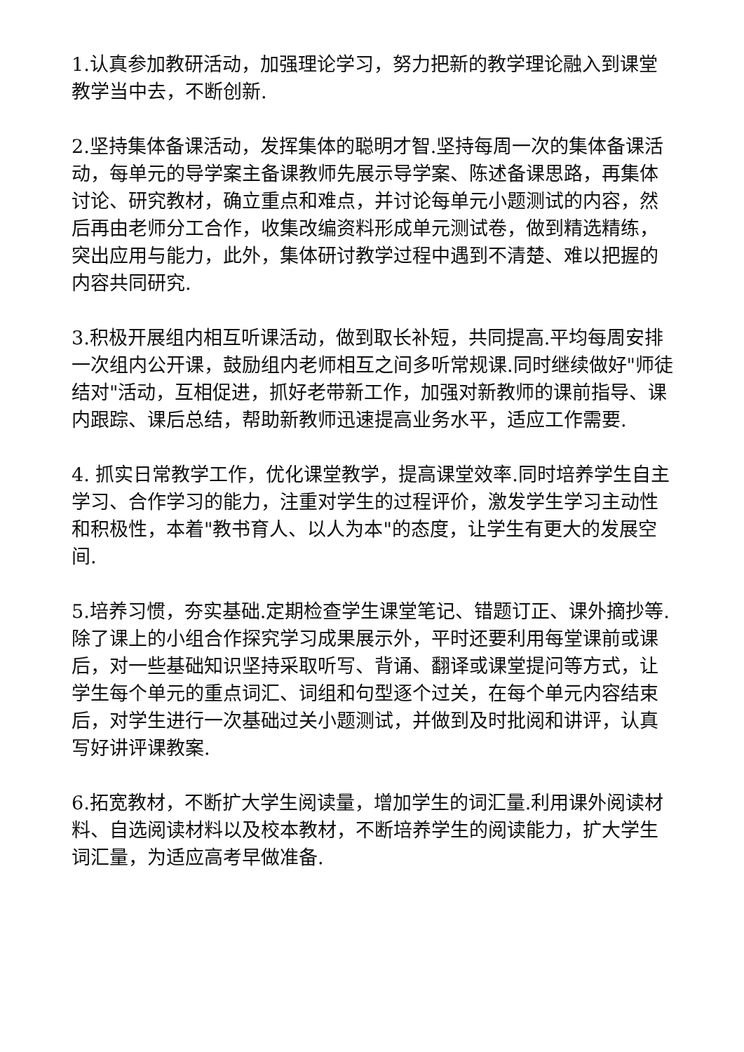1.认真参加教研活动，加强理论学习，努力把新的教学理论融入到课堂教学当中去，不断创新.
2.坚持集体备课活动，发挥集体的聪明才智.坚持每周一次的集体备课活动，每单元的导学案主备课教师先展示导学案、陈述备课思路，再集体讨论、研究教材，确立重点和难点，并讨论每单元小题测试的内容，然后再由老师分工合作，收集改编资料形成单元测试卷，做到精选精练，突出应用与能力，此外，集体研讨教学过程中遇到不清楚、难以把握的内容共同研究.
3.积极开展组内相互听课活动，做到取长补短，共同提高.平均每周安排一次组内公开课，鼓励组内老师相互之间多听常规课.同时继续做好"师徒结对"活动，互相促进，抓好老带新工作，加强对新教师的课前指导、课内跟踪、课后总结，帮助新教师迅速提高业务水平，适应工作需要.
4. 抓实日常教学工作，优化课堂教学，提高课堂效率.同时培养学生自主学习、合作学习的能力，注重对学生的过程评价，激发学生学习主动性和积极性，本着"教书育人、以人为本"的态度，让学生有更大的发展空间.
5.培养习惯，夯实基础.定期检查学生课堂笔记、错题订正、课外摘抄等.除了课上的小组合作探究学习成果展示外，平时还要利用每堂课前或课后，对一些基础知识坚持采取听写、背诵、翻译或课堂提问等方式，让学生每个单元的重点词汇、词组和句型逐个过关，在每个单元内容结束后，对学生进行一次基础过关小题测试，并做到及时批阅和讲评，认真写好讲评课教案.
6.拓宽教材，不断扩大学生阅读量，增加学生的词汇量.利用课外阅读材料、自选阅读材料以及校本教材，不断培养学生的阅读能力，扩大学生词汇量，为适应高考早做准备.